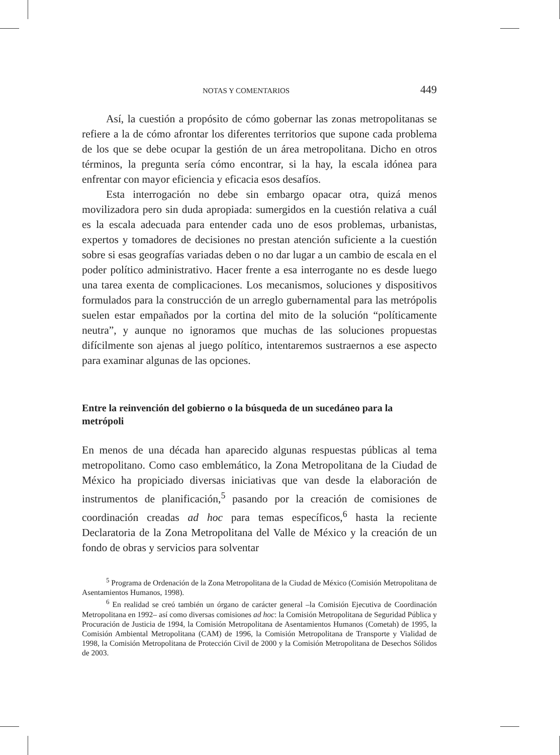NOTAS Y COMENTARIOS 449
Así, la cuestión a propósito de cómo gobernar las zonas metropolitanas se refiere a la de cómo afrontar los diferentes territorios que supone cada problema de los que se debe ocupar la gestión de un área metropolitana. Dicho en otros términos, la pregunta sería cómo encontrar, si la hay, la escala idónea para enfrentar con mayor eficiencia y eficacia esos desafíos.
Esta interrogación no debe sin embargo opacar otra, quizá menos movilizadora pero sin duda apropiada: sumergidos en la cuestión relativa a cuál es la escala adecuada para entender cada uno de esos problemas, urbanistas, expertos y tomadores de decisiones no prestan atención suficiente a la cuestión sobre si esas geografías variadas deben o no dar lugar a un cambio de escala en el poder político administrativo. Hacer frente a esa interrogante no es desde luego una tarea exenta de complicaciones. Los mecanismos, soluciones y dispositivos formulados para la construcción de un arreglo gubernamental para las metrópolis suelen estar empañados por la cortina del mito de la solución “políticamente neutra”, y aunque no ignoramos que muchas de las soluciones propuestas difícilmente son ajenas al juego político, intentaremos sustraernos a ese aspecto para examinar algunas de las opciones.
Entre la reinvención del gobierno o la búsqueda de un sucedáneo para la metrópoli
En menos de una década han aparecido algunas respuestas públicas al tema metropolitano. Como caso emblemático, la Zona Metropolitana de la Ciudad de México ha propiciado diversas iniciativas que van desde la elaboración de instrumentos de planificación,<sup>5</sup> pasando por la creación de comisiones de coordinación creadas ad hoc para temas específicos,<sup>6</sup> hasta la reciente Declaratoria de la Zona Metropolitana del Valle de México y la creación de un fondo de obras y servicios para solventar
<sup>5</sup> Programa de Ordenación de la Zona Metropolitana de la Ciudad de México (Comisión Metropolitana de Asentamientos Humanos, 1998).
<sup>6</sup> En realidad se creó también un órgano de carácter general –la Comisión Ejecutiva de Coordinación Metropolitana en 1992– así como diversas comisiones ad hoc: la Comisión Metropolitana de Seguridad Pública y Procuración de Justicia de 1994, la Comisión Metropolitana de Asentamientos Humanos (Cometah) de 1995, la Comisión Ambiental Metropolitana (CAM) de 1996, la Comisión Metropolitana de Transporte y Vialidad de 1998, la Comisión Metropolitana de Protección Civil de 2000 y la Comisión Metropolitana de Desechos Sólidos de 2003.